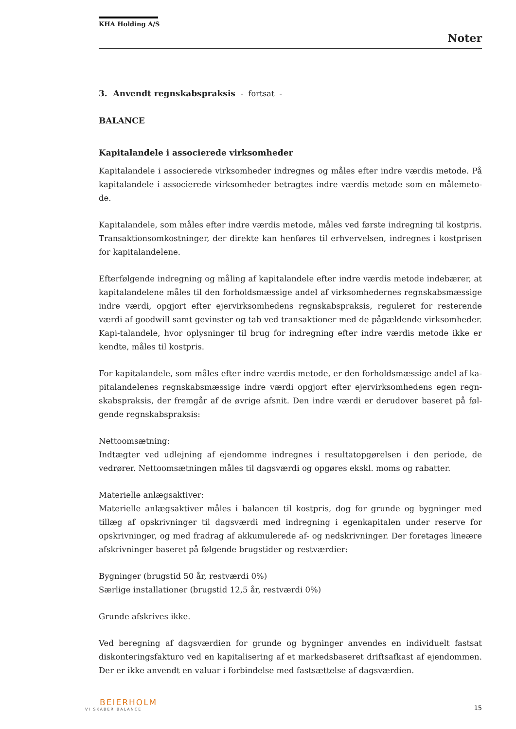KHA Holding A/S
Noter
3. Anvendt regnskabspraksis - fortsat -
BALANCE
Kapitalandele i associerede virksomheder
Kapitalandele i associerede virksomheder indregnes og måles efter indre værdis metode. På kapitalandele i associerede virksomheder betragtes indre værdis metode som en målemeto-de.
Kapitalandele, som måles efter indre værdis metode, måles ved første indregning til kostpris. Transaktionsomkostninger, der direkte kan henføres til erhvervelsen, indregnes i kostprisen for kapitalandelene.
Efterfølgende indregning og måling af kapitalandele efter indre værdis metode indebærer, at kapitalandelene måles til den forholdsmæssige andel af virksomhedernes regnskabsmæssige indre værdi, opgjort efter ejervirksomhedens regnskabspraksis, reguleret for resterende værdi af goodwill samt gevinster og tab ved transaktioner med de pågældende virksomheder. Kapi-talandele, hvor oplysninger til brug for indregning efter indre værdis metode ikke er kendte, måles til kostpris.
For kapitalandele, som måles efter indre værdis metode, er den forholdsmæssige andel af ka-pitalandelenes regnskabsmæssige indre værdi opgjort efter ejervirksomhedens egen regn-skabspraksis, der fremgår af de øvrige afsnit. Den indre værdi er derudover baseret på føl-gende regnskabspraksis:
Nettoomsætning:
Indtægter ved udlejning af ejendomme indregnes i resultatopgørelsen i den periode, de vedrører. Nettoomsætningen måles til dagsværdi og opgøres ekskl. moms og rabatter.
Materielle anlægsaktiver:
Materielle anlægsaktiver måles i balancen til kostpris, dog for grunde og bygninger med tillæg af opskrivninger til dagsværdi med indregning i egenkapitalen under reserve for opskrivninger, og med fradrag af akkumulerede af- og nedskrivninger. Der foretages lineære afskrivninger baseret på følgende brugstider og restværdier:
Bygninger (brugstid 50 år, restværdi 0%)
Særlige installationer (brugstid 12,5 år, restværdi 0%)
Grunde afskrives ikke.
Ved beregning af dagsværdien for grunde og bygninger anvendes en individuelt fastsat diskonteringsfakturo ved en kapitalisering af et markedsbaseret driftsafkast af ejendommen. Der er ikke anvendt en valuar i forbindelse med fastsættelse af dagsværdien.
BEIERHOLM
VI SKABER BALANCE
15